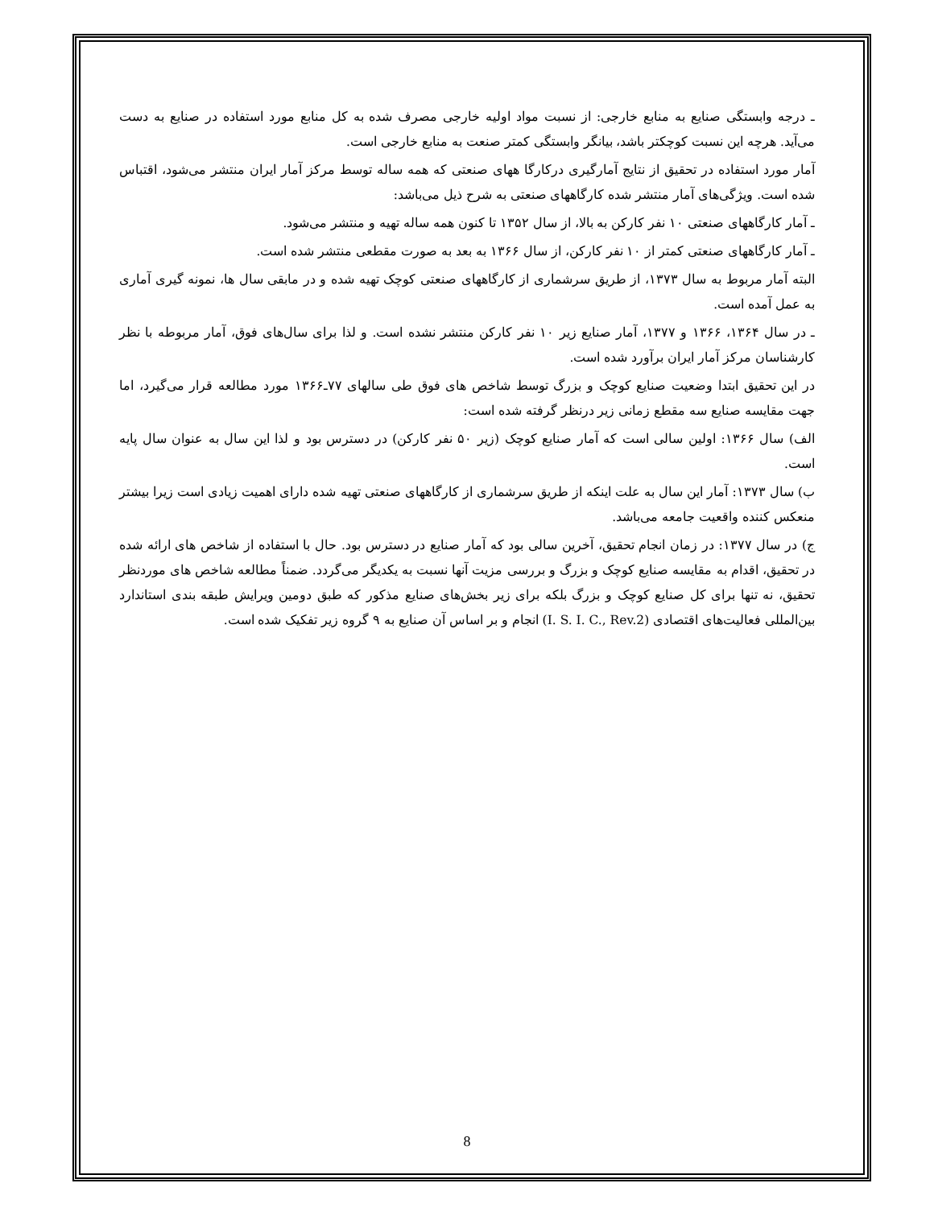ـ درجه وابستگی صنایع به منابع خارجی: از نسبت مواد اولیه خارجی مصرف شده به کل منابع مورد استفاده در صنایع به دست می‌آید. هرچه این نسبت کوچکتر باشد، بیانگر وابستگی کمتر صنعت به منابع خارجی است.
آمار مورد استفاده در تحقیق از نتایج آمارگیری درکارگا ههای صنعتی که همه ساله توسط مرکز آمار ایران منتشر می‌شود، اقتباس شده است. ویژگی‌های آمار منتشر شده کارگاههای صنعتی به شرح ذیل می‌باشد:
ـ آمار کارگاههای صنعتی ۱۰ نفر کارکن به بالا، از سال ۱۳۵۲ تا کنون همه ساله تهیه و منتشر می‌شود.
ـ آمار کارگاههای صنعتی کمتر از ۱۰ نفر کارکن، از سال ۱۳۶۶ به بعد به صورت مقطعی منتشر شده است.
البته آمار مربوط به سال ۱۳۷۳، از طریق سرشماری از کارگاههای صنعتی کوچک تهیه شده و در مابقی سال ها، نمونه گیری آماری به عمل آمده است.
ـ در سال ۱۳۶۴، ۱۳۶۶ و ۱۳۷۷، آمار صنایع زیر ۱۰ نفر کارکن منتشر نشده است. و لذا برای سال‌های فوق، آمار مربوطه با نظر کارشناسان مرکز آمار ایران برآورد شده است.
در این تحقیق ابتدا وضعیت صنایع کوچک و بزرگ توسط شاخص های فوق طی سالهای ۷۷ـ۱۳۶۶ مورد مطالعه قرار می‌گیرد، اما جهت مقایسه صنایع سه مقطع زمانی زیر درنظر گرفته شده است:
الف) سال ۱۳۶۶: اولین سالی است که آمار صنایع کوچک (زیر ۵۰ نفر کارکن) در دسترس بود و لذا این سال به عنوان سال پایه است.
ب) سال ۱۳۷۳: آمار این سال به علت اینکه از طریق سرشماری از کارگاههای صنعتی تهیه شده دارای اهمیت زیادی است زیرا بیشتر منعکس کننده واقعیت جامعه می‌باشد.
ج) در سال ۱۳۷۷: در زمان انجام تحقیق، آخرین سالی بود که آمار صنایع در دسترس بود. حال با استفاده از شاخص های ارائه شده در تحقیق، اقدام به مقایسه صنایع کوچک و بزرگ و بررسی مزیت آنها نسبت به یکدیگر می‌گردد. ضمناً مطالعه شاخص های موردنظر تحقیق، نه تنها برای کل صنایع کوچک و بزرگ بلکه برای زیر بخش‌های صنایع مذکور که طبق دومین ویرایش طبقه بندی استاندارد بین‌المللی فعالیت‌های اقتصادی (I. S. I. C., Rev.2) انجام و بر اساس آن صنایع به ۹ گروه زیر تفکیک شده است.
8